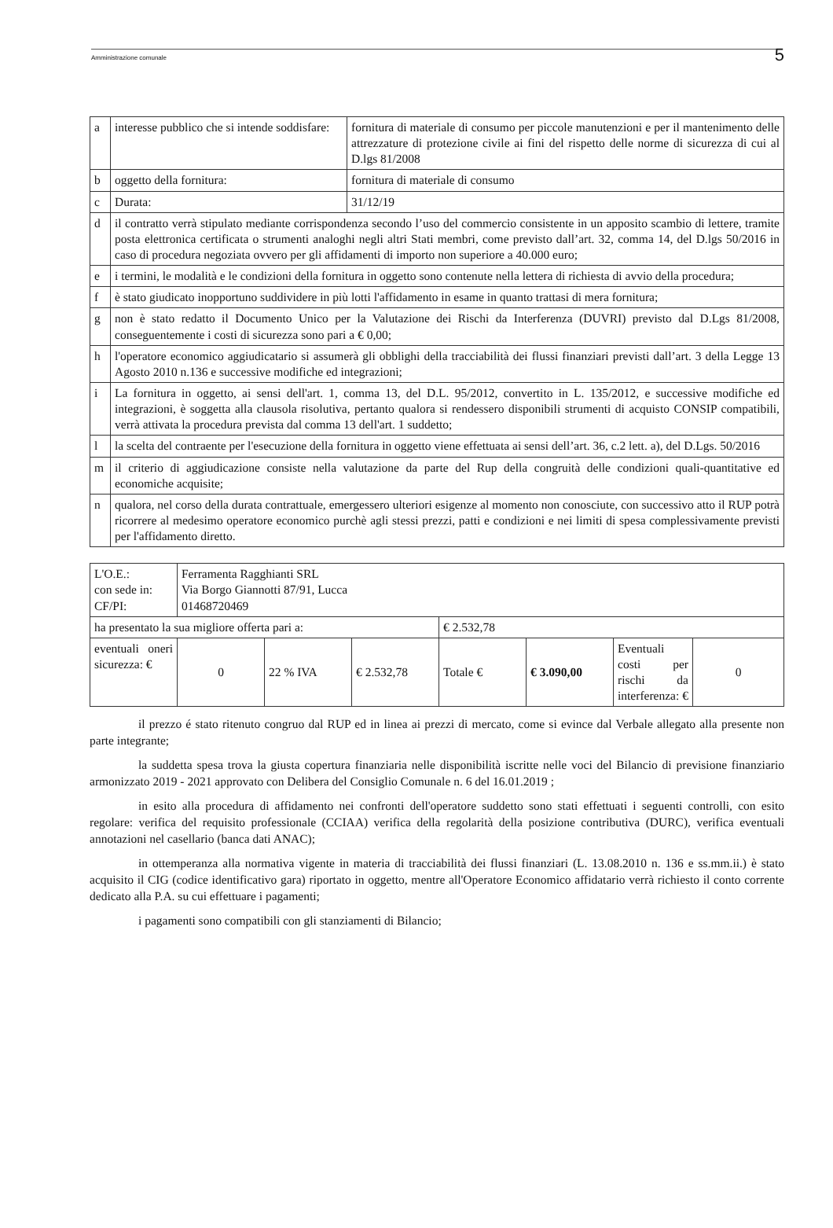Amministrazione comunale
5
| a | interesse pubblico che si intende soddisfare: | fornitura di materiale di consumo per piccole manutenzioni e per il mantenimento delle attrezzature di protezione civile ai fini del rispetto delle norme di sicurezza di cui al D.lgs 81/2008 |
| b | oggetto della fornitura: | fornitura di materiale di consumo |
| c | Durata: | 31/12/19 |
| d | il contratto verrà stipulato mediante corrispondenza secondo l’uso del commercio consistente in un apposito scambio di lettere, tramite posta elettronica certificata o strumenti analoghi negli altri Stati membri, come previsto dall’art. 32, comma 14, del D.lgs 50/2016 in caso di procedura negoziata ovvero per gli affidamenti di importo non superiore a 40.000 euro; | |
| e | i termini, le modalità e le condizioni della fornitura in oggetto sono contenute nella lettera di richiesta di avvio della procedura; | |
| f | è stato giudicato inopportuno suddividere in più lotti l'affidamento in esame in quanto trattasi di mera fornitura; | |
| g | non è stato redatto il Documento Unico per la Valutazione dei Rischi da Interferenza (DUVRI) previsto dal D.Lgs 81/2008, conseguentemente i costi di sicurezza sono pari a € 0,00; | |
| h | l'operatore economico aggiudicatario si assumerà gli obblighi della tracciabilità dei flussi finanziari previsti dall’art. 3 della Legge 13 Agosto 2010 n.136 e successive modifiche ed integrazioni; | |
| i | La fornitura in oggetto, ai sensi dell'art. 1, comma 13, del D.L. 95/2012, convertito in L. 135/2012, e successive modifiche ed integrazioni, è soggetta alla clausola risolutiva, pertanto qualora si rendessero disponibili strumenti di acquisto CONSIP compatibili, verrà attivata la procedura prevista dal comma 13 dell'art. 1 suddetto; | |
| l | la scelta del contraente per l'esecuzione della fornitura in oggetto viene effettuata ai sensi dell’art. 36, c.2 lett. a), del D.Lgs. 50/2016 | |
| m | il criterio di aggiudicazione consiste nella valutazione da parte del Rup della congruità delle condizioni quali-quantitative ed economiche acquisite; | |
| n | qualora, nel corso della durata contrattuale, emergessero ulteriori esigenze al momento non conosciute, con successivo atto il RUP potrà ricorrere al medesimo operatore economico purchè agli stessi prezzi, patti e condizioni e nei limiti di spesa complessivamente previsti per l'affidamento diretto. | |
| L'O.E.: con sede in: CF/PI: | Ferramenta Ragghianti SRL Via Borgo Giannotti 87/91, Lucca 01468720469 | | | | | | |
| ha presentato la sua migliore offerta pari a: | | | | € 2.532,78 | | | |
| eventuali oneri sicurezza: € | 0 | 22 % IVA | € 2.532,78 | Totale € | € 3.090,00 | Eventuali costi per rischi da interferenza: € | 0 |
il prezzo é stato ritenuto congruo dal RUP ed in linea ai prezzi di mercato, come si evince dal Verbale allegato alla presente non parte integrante;
la suddetta spesa trova la giusta copertura finanziaria nelle disponibilità iscritte nelle voci del Bilancio di previsione finanziario armonizzato 2019 - 2021 approvato con Delibera del Consiglio Comunale n. 6 del 16.01.2019 ;
in esito alla procedura di affidamento nei confronti dell'operatore suddetto sono stati effettuati i seguenti controlli, con esito regolare: verifica del requisito professionale (CCIAA) verifica della regolarità della posizione contributiva (DURC), verifica eventuali annotazioni nel casellario (banca dati ANAC);
in ottemperanza alla normativa vigente in materia di tracciabilità dei flussi finanziari (L. 13.08.2010 n. 136 e ss.mm.ii.) è stato acquisito il CIG (codice identificativo gara) riportato in oggetto, mentre all'Operatore Economico affidatario verrà richiesto il conto corrente dedicato alla P.A. su cui effettuare i pagamenti;
i pagamenti sono compatibili con gli stanziamenti di Bilancio;